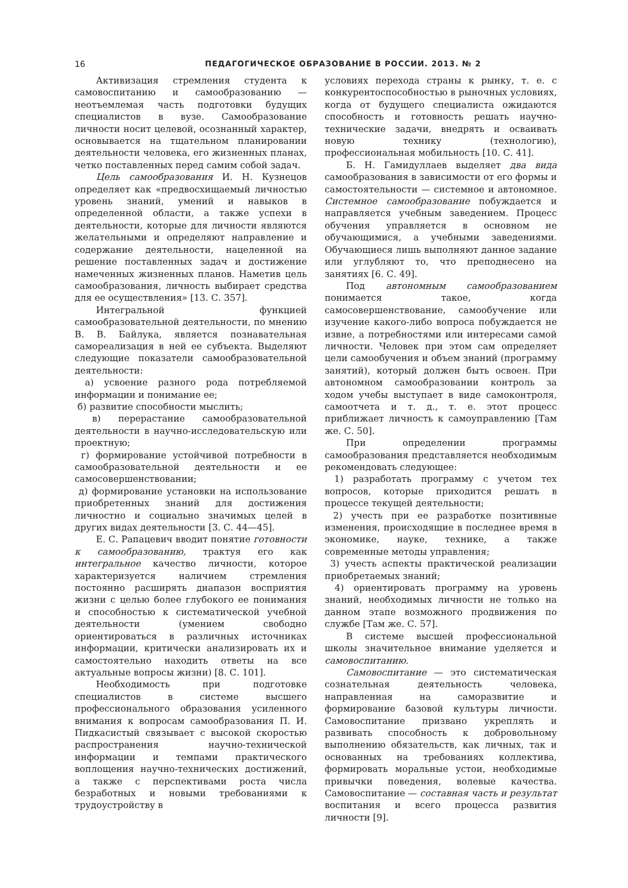16 ПЕДАГОГИЧЕСКОЕ ОБРАЗОВАНИЕ В РОССИИ. 2013. № 2
Активизация стремления студента к самовоспитанию и самообразованию — неотъемлемая часть подготовки будущих специалистов в вузе. Самообразование личности носит целевой, осознанный характер, основывается на тщательном планировании деятельности человека, его жизненных планах, четко поставленных перед самим собой задач.
Цель самообразования И. Н. Кузнецов определяет как «предвосхищаемый личностью уровень знаний, умений и навыков в определенной области, а также успехи в деятельности, которые для личности являются желательными и определяют направление и содержание деятельности, нацеленной на решение поставленных задач и достижение намеченных жизненных планов. Наметив цель самообразования, личность выбирает средства для ее осуществления» [13. С. 357].
Интегральной функцией самообразовательной деятельности, по мнению В. В. Байлука, является познавательная самореализация в ней ее субъекта. Выделяют следующие показатели самообразовательной деятельности:
а) усвоение разного рода потребляемой информации и понимание ее;
б) развитие способности мыслить;
в) перерастание самообразовательной деятельности в научно-исследовательскую или проектную;
г) формирование устойчивой потребности в самообразовательной деятельности и ее самосовершенствовании;
д) формирование установки на использование приобретенных знаний для достижения личностно и социально значимых целей в других видах деятельности [3. С. 44—45].
Е. С. Рапацевич вводит понятие готовности к самообразованию, трактуя его как интегральное качество личности, которое характеризуется наличием стремления постоянно расширять диапазон восприятия жизни с целью более глубокого ее понимания и способностью к систематической учебной деятельности (умением свободно ориентироваться в различных источниках информации, критически анализировать их и самостоятельно находить ответы на все актуальные вопросы жизни) [8. С. 101].
Необходимость при подготовке специалистов в системе высшего профессионального образования усиленного внимания к вопросам самообразования П. И. Пидкасистый связывает с высокой скоростью распространения научно-технической информации и темпами практического воплощения научно-технических достижений, а также с перспективами роста числа безработных и новыми требованиями к трудоустройству в
условиях перехода страны к рынку, т. е. с конкурентоспособностью в рыночных условиях, когда от будущего специалиста ожидаются способность и готовность решать научно-технические задачи, внедрять и осваивать новую технику (технологию), профессиональная мобильность [10. С. 41].
Б. Н. Гамидуллаев выделяет два вида самообразования в зависимости от его формы и самостоятельности — системное и автономное. Системное самообразование побуждается и направляется учебным заведением. Процесс обучения управляется в основном не обучающимися, а учебными заведениями. Обучающиеся лишь выполняют данное задание или углубляют то, что преподнесено на занятиях [6. С. 49].
Под автономным самообразованием понимается такое, когда самосовершенствование, самообучение или изучение какого-либо вопроса побуждается не извне, а потребностями или интересами самой личности. Человек при этом сам определяет цели самообучения и объем знаний (программу занятий), который должен быть освоен. При автономном самообразовании контроль за ходом учебы выступает в виде самоконтроля, самоотчета и т. д., т. е. этот процесс приближает личность к самоуправлению [Там же. С. 50].
При определении программы самообразования представляется необходимым рекомендовать следующее:
1) разработать программу с учетом тех вопросов, которые приходится решать в процессе текущей деятельности;
2) учесть при ее разработке позитивные изменения, происходящие в последнее время в экономике, науке, технике, а также современные методы управления;
3) учесть аспекты практической реализации приобретаемых знаний;
4) ориентировать программу на уровень знаний, необходимых личности не только на данном этапе возможного продвижения по службе [Там же. С. 57].
В системе высшей профессиональной школы значительное внимание уделяется и самовоспитанию.
Самовоспитание — это систематическая сознательная деятельность человека, направленная на саморазвитие и формирование базовой культуры личности. Самовоспитание призвано укреплять и развивать способность к добровольному выполнению обязательств, как личных, так и основанных на требованиях коллектива, формировать моральные устои, необходимые привычки поведения, волевые качества. Самовоспитание — составная часть и результат воспитания и всего процесса развития личности [9].